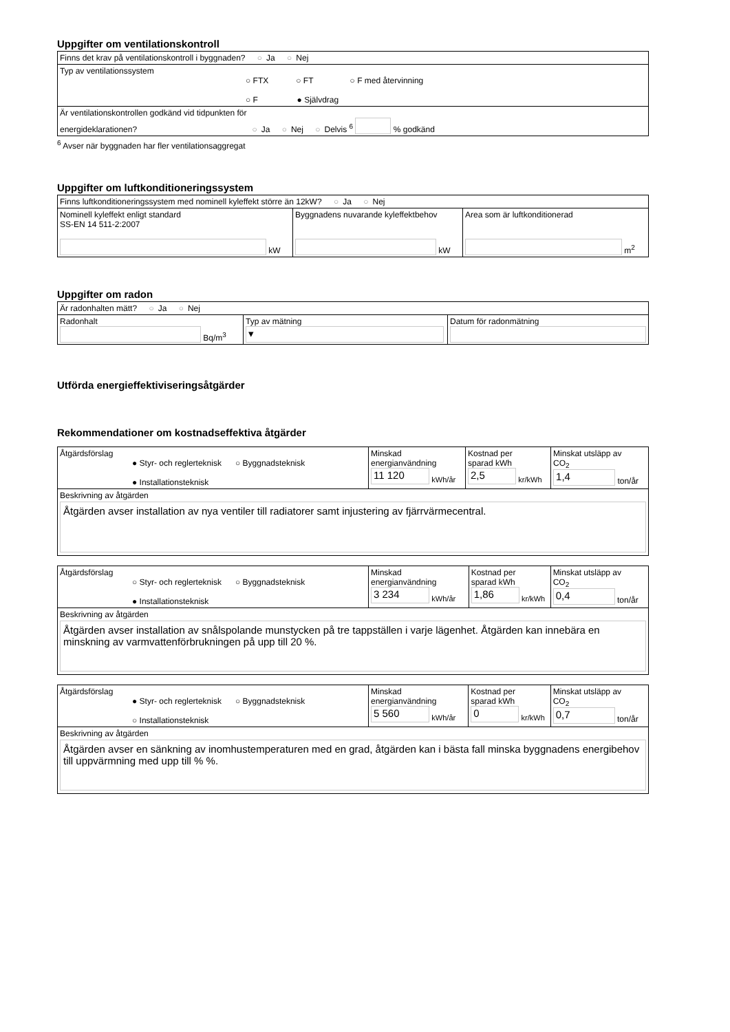Uppgifter om ventilationskontroll
| Finns det krav på ventilationskontroll i byggnaden? ○ Ja ○ Nej |
| Typ av ventilationssystem ○ FTX ○ FT ○ F med återvinning ○ F ● Självdrag |
| Är ventilationskontrollen godkänd vid tidpunkten för energideklarationen? ○ Ja ○ Nej ○ Delvis <sup>6</sup> % godkänd |
<sup>6</sup> Avser när byggnaden har fler ventilationsaggregat
Uppgifter om luftkonditioneringssystem
| Finns luftkonditioneringssystem med nominell kyleffekt större än 12kW? ○ Ja ○ Nej | | |
| Nominell kyleffekt enligt standard SS-EN 14 511-2:2007 kW | Byggnadens nuvarande kyleffektbehov kW | Area som är luftkonditionerad m<sup>2</sup> |
Uppgifter om radon
| Är radonhalten mätt? ○ Ja ○ Nej | | |
| Radonhalt Bq/m<sup>3</sup> | Typ av mätning ▾ | Datum för radonmätning |
Utförda energieffektiviseringsåtgärder
Rekommendationer om kostnadseffektiva åtgärder
| Åtgärdsförslag ● Styr- och reglerteknisk ○ Byggnadsteknisk ● Installationsteknisk | Minskad energianvändning 11 120 kWh/år | Kostnad per sparad kWh 2,5 kr/kWh | Minskat utsläpp av CO<sub>2</sub> 1,4 ton/år |
| Beskrivning av åtgärden Åtgärden avser installation av nya ventiler till radiatorer samt injustering av fjärrvärmecentral. | | | |
| Åtgärdsförslag ○ Styr- och reglerteknisk ○ Byggnadsteknisk ● Installationsteknisk | Minskad energianvändning 3 234 kWh/år | Kostnad per sparad kWh 1,86 kr/kWh | Minskat utsläpp av CO<sub>2</sub> 0,4 ton/år |
| Beskrivning av åtgärden Åtgärden avser installation av snålspolande munstycken på tre tappställen i varje lägenhet. Åtgärden kan innebära en minskning av varmvattenförbrukningen på upp till 20 %. | | | |
| Åtgärdsförslag ● Styr- och reglerteknisk ○ Byggnadsteknisk ○ Installationsteknisk | Minskad energianvändning 5 560 kWh/år | Kostnad per sparad kWh 0 kr/kWh | Minskat utsläpp av CO<sub>2</sub> 0,7 ton/år |
| Beskrivning av åtgärden Åtgärden avser en sänkning av inomhustemperaturen med en grad, åtgärden kan i bästa fall minska byggnadens energibehov till uppvärmning med upp till % %. | | | |